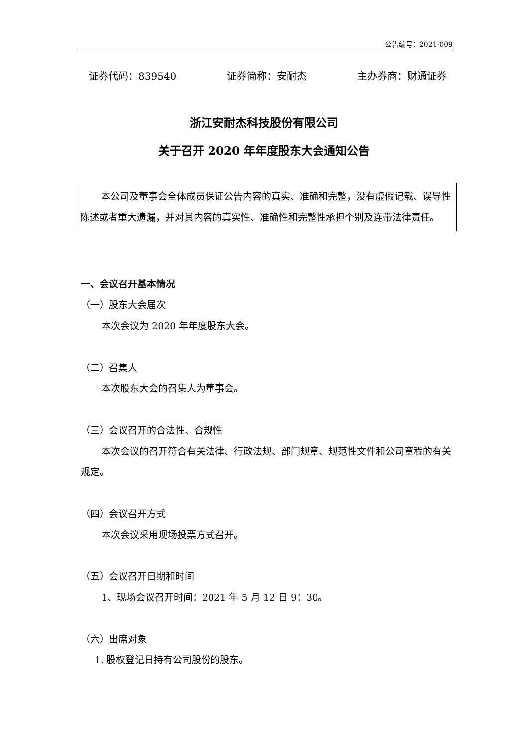公告编号：2021-009
证券代码：839540 证券简称：安耐杰 主办券商：财通证券
浙江安耐杰科技股份有限公司
关于召开 2020 年年度股东大会通知公告
本公司及董事会全体成员保证公告内容的真实、准确和完整，没有虚假记载、误导性陈述或者重大遗漏，并对其内容的真实性、准确性和完整性承担个别及连带法律责任。
一、会议召开基本情况
（一）股东大会届次
本次会议为 2020 年年度股东大会。
（二）召集人
本次股东大会的召集人为董事会。
（三）会议召开的合法性、合规性
本次会议的召开符合有关法律、行政法规、部门规章、规范性文件和公司章程的有关规定。
（四）会议召开方式
本次会议采用现场投票方式召开。
（五）会议召开日期和时间
1、现场会议召开时间：2021 年 5 月 12 日 9：30。
（六）出席对象
1. 股权登记日持有公司股份的股东。